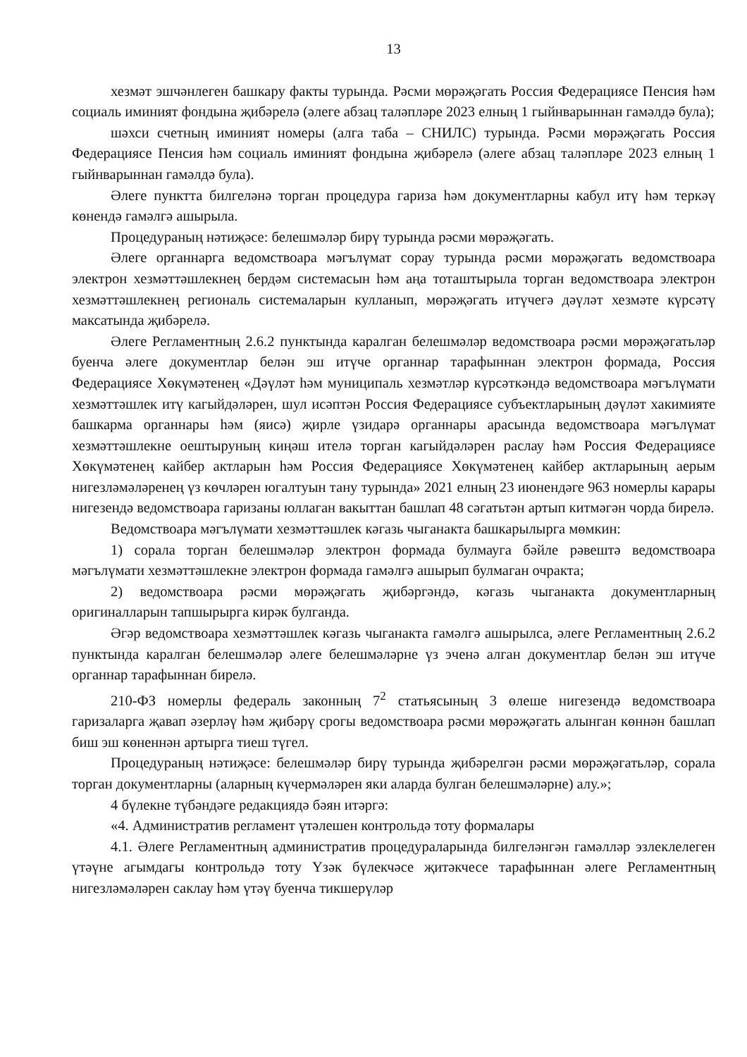13
хезмәт эшчәнлеген башкару факты турында. Рәсми мөрәҗәгать Россия Федерациясе Пенсия һәм социаль иминият фондына җибәрелә (әлеге абзац таләпләре 2023 елның 1 гыйнварыннан гамәлдә була);
шәхси счетның иминият номеры (алга таба – СНИЛС) турында. Рәсми мөрәҗәгать Россия Федерациясе Пенсия һәм социаль иминият фондына җибәрелә (әлеге абзац таләпләре 2023 елның 1 гыйнварыннан гамәлдә була).
Әлеге пунктта билгеләнә торган процедура гариза һәм документларны кабул итү һәм теркәү көнендә гамәлгә ашырыла.
Процедураның нәтиҗәсе: белешмәләр бирү турында рәсми мөрәҗәгать.
Әлеге органнарга ведомствоара мәгълүмат сорау турында рәсми мөрәҗәгать ведомствоара электрон хезмәттәшлекнең бердәм системасын һәм аңа тоташтырыла торган ведомствоара электрон хезмәттәшлекнең региональ системаларын кулланып, мөрәҗәгать итүчегә дәүләт хезмәте күрсәтү максатында җибәрелә.
Әлеге Регламентның 2.6.2 пунктында каралган белешмәләр ведомствоара рәсми мөрәҗәгатьләр буенча әлеге документлар белән эш итүче органнар тарафыннан электрон формада, Россия Федерациясе Хөкүмәтенең «Дәүләт һәм муниципаль хезмәтләр күрсәткәндә ведомствоара мәгълүмати хезмәттәшлек итү кагыйдәләрен, шул исәптән Россия Федерациясе субъектларының дәүләт хакимияте башкарма органнары һәм (яисә) җирле үзидарә органнары арасында ведомствоара мәгълүмат хезмәттәшлекне оештыруның киңәш ителә торган кагыйдәләрен раслау һәм Россия Федерациясе Хөкүмәтенең кайбер актларын һәм Россия Федерациясе Хөкүмәтенең кайбер актларының аерым нигезләмәләренең үз көчләрен югалтуын тану турында» 2021 елның 23 июнендәге 963 номерлы карары нигезендә ведомствоара гаризаны юллаган вакыттан башлап 48 сәгатьтән артып китмәгән чорда бирелә.
Ведомствоара мәгълүмати хезмәттәшлек кәгазь чыганакта башкарылырга мөмкин:
1) сорала торган белешмәләр электрон формада булмауга бәйле рәвештә ведомствоара мәгълүмати хезмәттәшлекне электрон формада гамәлгә ашырып булмаган очракта;
2) ведомствоара рәсми мөрәҗәгать җибәргәндә, кәгазь чыганакта документларның оригиналларын тапшырырга кирәк булганда.
Әгәр ведомствоара хезмәттәшлек кәгазь чыганакта гамәлгә ашырылса, әлеге Регламентның 2.6.2 пунктында каралган белешмәләр әлеге белешмәләрне үз эченә алган документлар белән эш итүче органнар тарафыннан бирелә.
210-ФЗ номерлы федераль законның 7<sup>2</sup> статьясының 3 өлеше нигезендә ведомствоара гаризаларга җавап әзерләү һәм җибәрү срогы ведомствоара рәсми мөрәҗәгать алынган көннән башлап биш эш көненнән артырга тиеш түгел.
Процедураның нәтиҗәсе: белешмәләр бирү турында җибәрелгән рәсми мөрәҗәгатьләр, сорала торган документларны (аларның күчермәләрен яки аларда булган белешмәләрне) алу.»;
4 бүлекне түбәндәге редакциядә бәян итәргә:
«4. Административ регламент үтәлешен контрольдә тоту формалары
4.1. Әлеге Регламентның административ процедураларында билгеләнгән гамәлләр эзлеклелеген үтәүне агымдагы контрольдә тоту Үзәк бүлекчәсе җитәкчесе тарафыннан әлеге Регламентның нигезләмәләрен саклау һәм үтәү буенча тикшерүләр